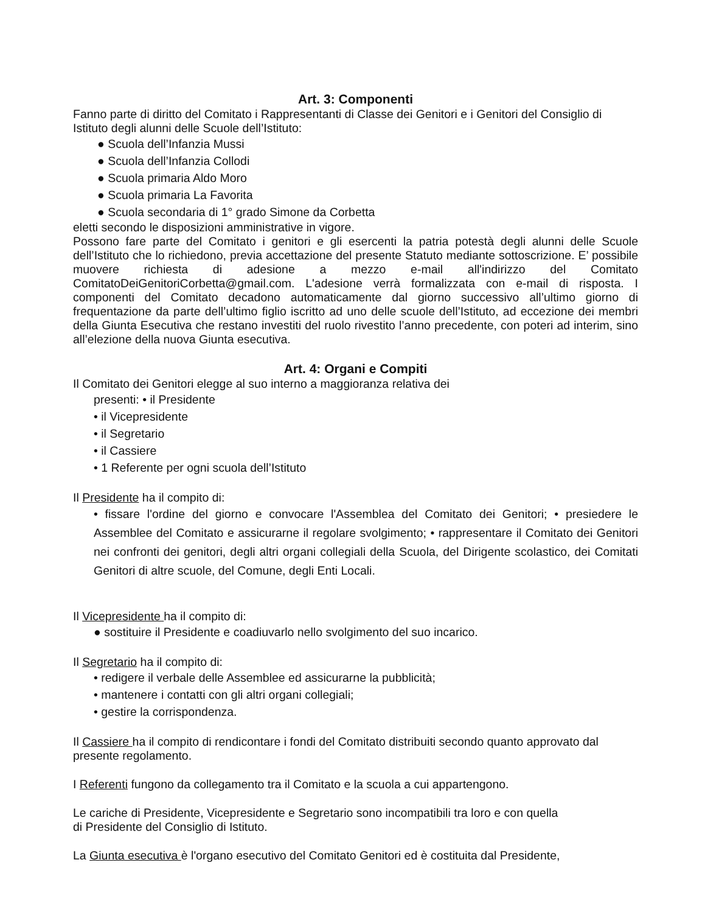Art. 3: Componenti
Fanno parte di diritto del Comitato i Rappresentanti di Classe dei Genitori e i Genitori del Consiglio di Istituto degli alunni delle Scuole dell’Istituto:
● Scuola dell’Infanzia Mussi
● Scuola dell’Infanzia Collodi
● Scuola primaria Aldo Moro
● Scuola primaria La Favorita
● Scuola secondaria di 1° grado Simone da Corbetta
eletti secondo le disposizioni amministrative in vigore.
Possono fare parte del Comitato i genitori e gli esercenti la patria potestà degli alunni delle Scuole dell’Istituto che lo richiedono, previa accettazione del presente Statuto mediante sottoscrizione. E’ possibile muovere richiesta di adesione a mezzo e-mail all'indirizzo del Comitato ComitatoDeiGenitoriCorbetta@gmail.com. L'adesione verrà formalizzata con e-mail di risposta. I componenti del Comitato decadono automaticamente dal giorno successivo all’ultimo giorno di frequentazione da parte dell’ultimo figlio iscritto ad uno delle scuole dell’Istituto, ad eccezione dei membri della Giunta Esecutiva che restano investiti del ruolo rivestito l’anno precedente, con poteri ad interim, sino all’elezione della nuova Giunta esecutiva.
Art. 4: Organi e Compiti
Il Comitato dei Genitori elegge al suo interno a maggioranza relativa dei
presenti: • il Presidente
• il Vicepresidente
• il Segretario
• il Cassiere
• 1 Referente per ogni scuola dell’Istituto
Il Presidente ha il compito di:
• fissare l'ordine del giorno e convocare l'Assemblea del Comitato dei Genitori; • presiedere le Assemblee del Comitato e assicurarne il regolare svolgimento; • rappresentare il Comitato dei Genitori nei confronti dei genitori, degli altri organi collegiali della Scuola, del Dirigente scolastico, dei Comitati Genitori di altre scuole, del Comune, degli Enti Locali.
Il Vicepresidente ha il compito di:
● sostituire il Presidente e coadiuvarlo nello svolgimento del suo incarico.
Il Segretario ha il compito di:
• redigere il verbale delle Assemblee ed assicurarne la pubblicità;
• mantenere i contatti con gli altri organi collegiali;
• gestire la corrispondenza.
Il Cassiere ha il compito di rendicontare i fondi del Comitato distribuiti secondo quanto approvato dal presente regolamento.
I Referenti fungono da collegamento tra il Comitato e la scuola a cui appartengono.
Le cariche di Presidente, Vicepresidente e Segretario sono incompatibili tra loro e con quella
di Presidente del Consiglio di Istituto.
La Giunta esecutiva è l'organo esecutivo del Comitato Genitori ed è costituita dal Presidente,